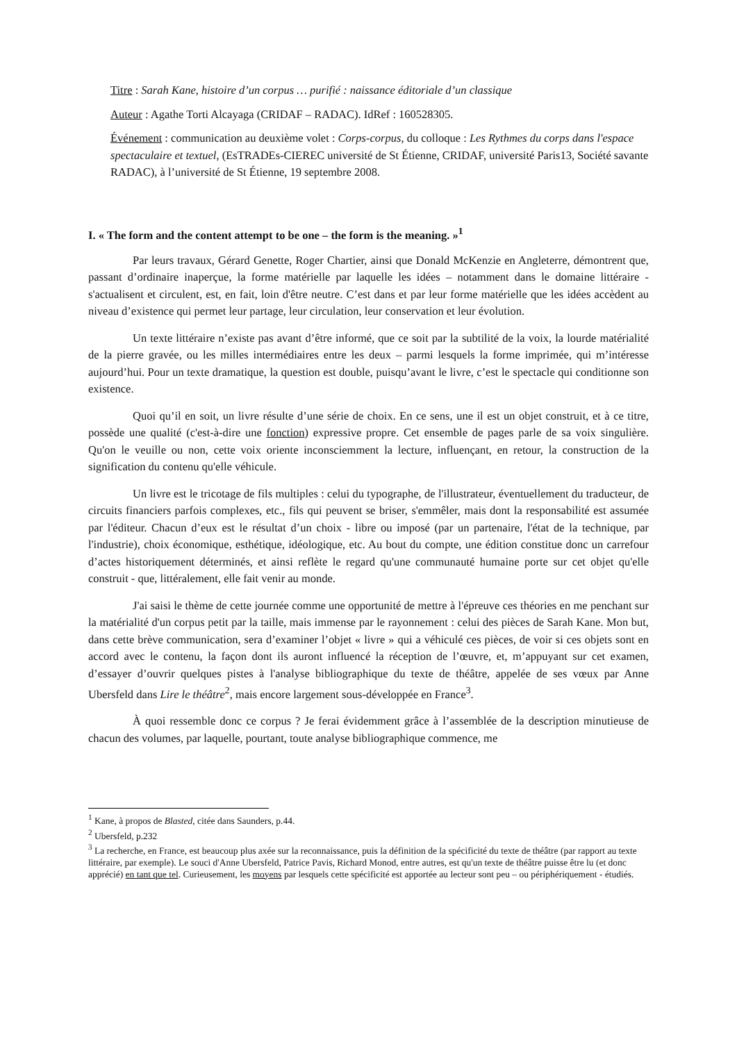Titre : Sarah Kane, histoire d’un corpus … purifié : naissance éditoriale d’un classique
Auteur : Agathe Torti Alcayaga (CRIDAF – RADAC). IdRef : 160528305.
Événement : communication au deuxième volet : Corps-corpus, du colloque : Les Rythmes du corps dans l'espace spectaculaire et textuel, (EsTRADEs-CIEREC université de St Étienne, CRIDAF, université Paris13, Société savante RADAC), à l’université de St Étienne, 19 septembre 2008.
I. « The form and the content attempt to be one – the form is the meaning. »<sup>1</sup>
Par leurs travaux, Gérard Genette, Roger Chartier, ainsi que Donald McKenzie en Angleterre, démontrent que, passant d’ordinaire inaperçue, la forme matérielle par laquelle les idées – notamment dans le domaine littéraire - s'actualisent et circulent, est, en fait, loin d'être neutre. C’est dans et par leur forme matérielle que les idées accèdent au niveau d’existence qui permet leur partage, leur circulation, leur conservation et leur évolution.
Un texte littéraire n’existe pas avant d’être informé, que ce soit par la subtilité de la voix, la lourde matérialité de la pierre gravée, ou les milles intermédiaires entre les deux – parmi lesquels la forme imprimée, qui m’intéresse aujourd’hui. Pour un texte dramatique, la question est double, puisqu’avant le livre, c’est le spectacle qui conditionne son existence.
Quoi qu’il en soit, un livre résulte d’une série de choix. En ce sens, une il est un objet construit, et à ce titre, possède une qualité (c'est-à-dire une fonction) expressive propre. Cet ensemble de pages parle de sa voix singulière. Qu'on le veuille ou non, cette voix oriente inconsciemment la lecture, influençant, en retour, la construction de la signification du contenu qu'elle véhicule.
Un livre est le tricotage de fils multiples : celui du typographe, de l'illustrateur, éventuellement du traducteur, de circuits financiers parfois complexes, etc., fils qui peuvent se briser, s'emmêler, mais dont la responsabilité est assumée par l'éditeur. Chacun d’eux est le résultat d’un choix - libre ou imposé (par un partenaire, l'état de la technique, par l'industrie), choix économique, esthétique, idéologique, etc. Au bout du compte, une édition constitue donc un carrefour d’actes historiquement déterminés, et ainsi reflète le regard qu'une communauté humaine porte sur cet objet qu'elle construit - que, littéralement, elle fait venir au monde.
J'ai saisi le thème de cette journée comme une opportunité de mettre à l'épreuve ces théories en me penchant sur la matérialité d'un corpus petit par la taille, mais immense par le rayonnement : celui des pièces de Sarah Kane. Mon but, dans cette brève communication, sera d’examiner l’objet « livre » qui a véhiculé ces pièces, de voir si ces objets sont en accord avec le contenu, la façon dont ils auront influencé la réception de l’œuvre, et, m’appuyant sur cet examen, d’essayer d’ouvrir quelques pistes à l'analyse bibliographique du texte de théâtre, appelée de ses vœux par Anne Ubersfeld dans Lire le théâtre<sup>2</sup>, mais encore largement sous-développée en France<sup>3</sup>.
À quoi ressemble donc ce corpus ? Je ferai évidemment grâce à l’assemblée de la description minutieuse de chacun des volumes, par laquelle, pourtant, toute analyse bibliographique commence, me
<sup>1</sup> Kane, à propos de Blasted, citée dans Saunders, p.44.
<sup>2</sup> Ubersfeld, p.232
<sup>3</sup> La recherche, en France, est beaucoup plus axée sur la reconnaissance, puis la définition de la spécificité du texte de théâtre (par rapport au texte littéraire, par exemple). Le souci d'Anne Ubersfeld, Patrice Pavis, Richard Monod, entre autres, est qu'un texte de théâtre puisse être lu (et donc apprécié) en tant que tel. Curieusement, les moyens par lesquels cette spécificité est apportée au lecteur sont peu – ou périphériquement - étudiés.